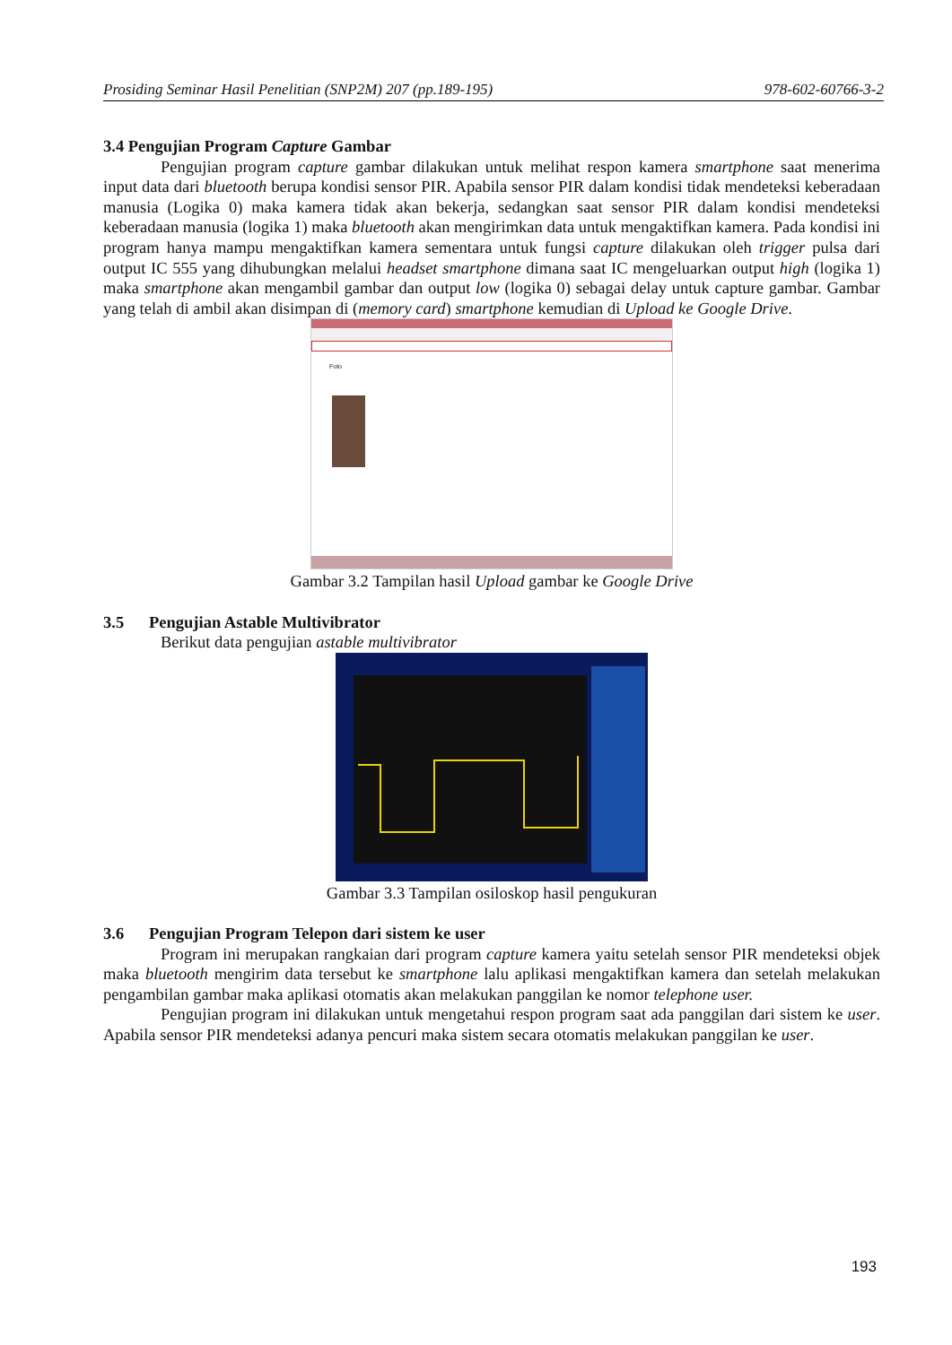Prosiding Seminar Hasil Penelitian (SNP2M) 207 (pp.189-195) 978-602-60766-3-2
3.4 Pengujian Program Capture Gambar
Pengujian program capture gambar dilakukan untuk melihat respon kamera smartphone saat menerima input data dari bluetooth berupa kondisi sensor PIR. Apabila sensor PIR dalam kondisi tidak mendeteksi keberadaan manusia (Logika 0) maka kamera tidak akan bekerja, sedangkan saat sensor PIR dalam kondisi mendeteksi keberadaan manusia (logika 1) maka bluetooth akan mengirimkan data untuk mengaktifkan kamera. Pada kondisi ini program hanya mampu mengaktifkan kamera sementara untuk fungsi capture dilakukan oleh trigger pulsa dari output IC 555 yang dihubungkan melalui headset smartphone dimana saat IC mengeluarkan output high (logika 1) maka smartphone akan mengambil gambar dan output low (logika 0) sebagai delay untuk capture gambar. Gambar yang telah di ambil akan disimpan di (memory card) smartphone kemudian di Upload ke Google Drive.
Foto
Gambar 3.2 Tampilan hasil Upload gambar ke Google Drive
3.5 Pengujian Astable Multivibrator
Berikut data pengujian astable multivibrator
Gambar 3.3 Tampilan osiloskop hasil pengukuran
3.6 Pengujian Program Telepon dari sistem ke user
Program ini merupakan rangkaian dari program capture kamera yaitu setelah sensor PIR mendeteksi objek maka bluetooth mengirim data tersebut ke smartphone lalu aplikasi mengaktifkan kamera dan setelah melakukan pengambilan gambar maka aplikasi otomatis akan melakukan panggilan ke nomor telephone user.
Pengujian program ini dilakukan untuk mengetahui respon program saat ada panggilan dari sistem ke user. Apabila sensor PIR mendeteksi adanya pencuri maka sistem secara otomatis melakukan panggilan ke user.
193